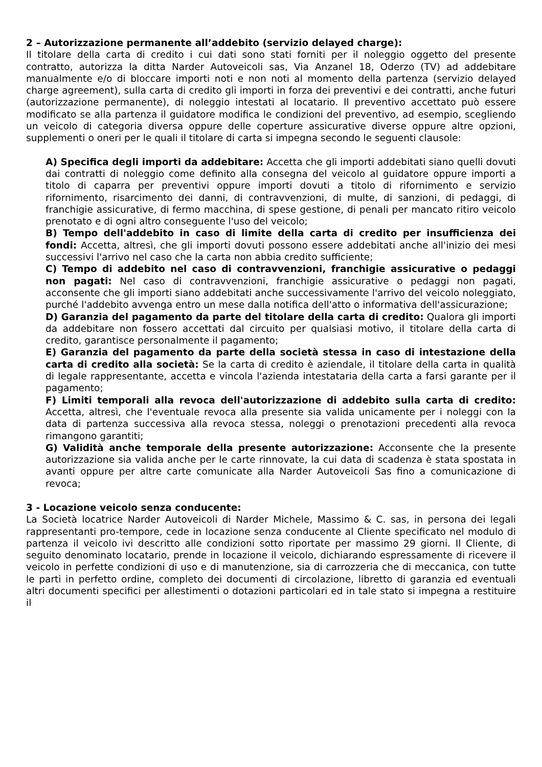2 – Autorizzazione permanente all’addebito (servizio delayed charge):
Il titolare della carta di credito i cui dati sono stati forniti per il noleggio oggetto del presente contratto, autorizza la ditta Narder Autoveicoli sas, Via Anzanel 18, Oderzo (TV) ad addebitare manualmente e/o di bloccare importi noti e non noti al momento della partenza (servizio delayed charge agreement), sulla carta di credito gli importi in forza dei preventivi e dei contratti, anche futuri (autorizzazione permanente), di noleggio intestati al locatario. Il preventivo accettato può essere modificato se alla partenza il guidatore modifica le condizioni del preventivo, ad esempio, scegliendo un veicolo di categoria diversa oppure delle coperture assicurative diverse oppure altre opzioni, supplementi o oneri per le quali il titolare di carta si impegna secondo le seguenti clausole:
A) Specifica degli importi da addebitare: Accetta che gli importi addebitati siano quelli dovuti dai contratti di noleggio come definito alla consegna del veicolo al guidatore oppure importi a titolo di caparra per preventivi oppure importi dovuti a titolo di rifornimento e servizio rifornimento, risarcimento dei danni, di contravvenzioni, di multe, di sanzioni, di pedaggi, di franchigie assicurative, di fermo macchina, di spese gestione, di penali per mancato ritiro veicolo prenotato e di ogni altro conseguente l'uso del veicolo;
B) Tempo dell'addebito in caso di limite della carta di credito per insufficienza dei fondi: Accetta, altresì, che gli importi dovuti possono essere addebitati anche all'inizio dei mesi successivi l'arrivo nel caso che la carta non abbia credito sufficiente;
C) Tempo di addebito nel caso di contravvenzioni, franchigie assicurative o pedaggi non pagati: Nel caso di contravvenzioni, franchigie assicurative o pedaggi non pagati, acconsente che gli importi siano addebitati anche successivamente l'arrivo del veicolo noleggiato, purché l'addebito avvenga entro un mese dalla notifica dell'atto o informativa dell'assicurazione;
D) Garanzia del pagamento da parte del titolare della carta di credito: Qualora gli importi da addebitare non fossero accettati dal circuito per qualsiasi motivo, il titolare della carta di credito, garantisce personalmente il pagamento;
E) Garanzia del pagamento da parte della società stessa in caso di intestazione della carta di credito alla società: Se la carta di credito è aziendale, il titolare della carta in qualità di legale rappresentante, accetta e vincola l'azienda intestataria della carta a farsi garante per il pagamento;
F) Limiti temporali alla revoca dell'autorizzazione di addebito sulla carta di credito: Accetta, altresì, che l'eventuale revoca alla presente sia valida unicamente per i noleggi con la data di partenza successiva alla revoca stessa, noleggi o prenotazioni precedenti alla revoca rimangono garantiti;
G) Validità anche temporale della presente autorizzazione: Acconsente che la presente autorizzazione sia valida anche per le carte rinnovate, la cui data di scadenza è stata spostata in avanti oppure per altre carte comunicate alla Narder Autoveicoli Sas fino a comunicazione di revoca;
3 - Locazione veicolo senza conducente:
La Società locatrice Narder Autoveicoli di Narder Michele, Massimo & C. sas, in persona dei legali rappresentanti pro-tempore, cede in locazione senza conducente al Cliente specificato nel modulo di partenza il veicolo ivi descritto alle condizioni sotto riportate per massimo 29 giorni. Il Cliente, di seguito denominato locatario, prende in locazione il veicolo, dichiarando espressamente di ricevere il veicolo in perfette condizioni di uso e di manutenzione, sia di carrozzeria che di meccanica, con tutte le parti in perfetto ordine, completo dei documenti di circolazione, libretto di garanzia ed eventuali altri documenti specifici per allestimenti o dotazioni particolari ed in tale stato si impegna a restituire il